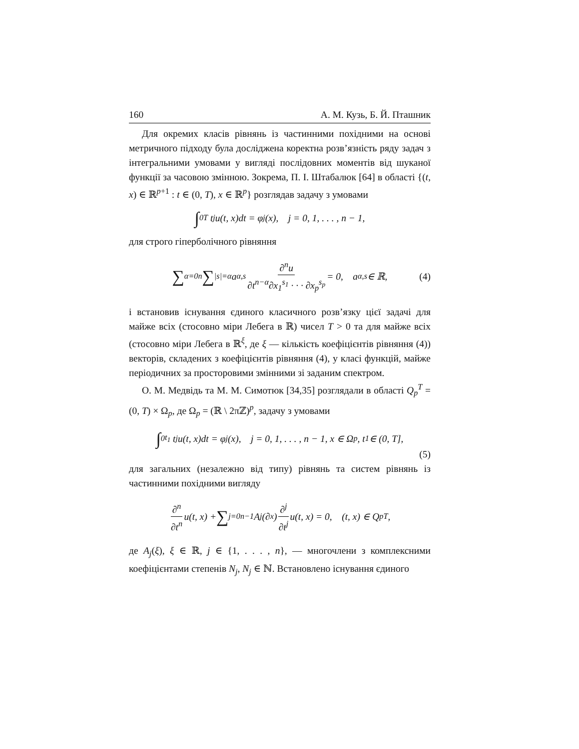160 А. М. Кузь, Б. Й. Пташник
Для окремих класів рівнянь із частинними похідними на основі метричного підходу була досліджена коректна розв’язність ряду задач з інтегральними умовами у вигляді послідовних моментів від шуканої функції за часовою змінною. Зокрема, П. І. Штабалюк [64] в області {(t, x) ∈ ℝ<sup>p+1</sup> : t ∈ (0, T), x ∈ ℝ<sup>p</sup>} розглядав задачу з умовами
∫<sub>0</sub><sup>T</sup> t<sup>j</sup>u(t, x)dt = φ<sub>j</sub>(x), j = 0, 1, . . . , n − 1,
для строго гіперболічного рівняння
∑<sub>α=0</sub><sup>n</sup> ∑<sub>|s|=α</sub> a<sub>α,s</sub> ∂<sup>n</sup>u ∂t<sup>n−α</sup>∂x<sub>1</sub><sup>s<sub>1</sub></sup> · · · ∂x<sub>p</sub><sup>s<sub>p</sub></sup> = 0, a<sub>α,s</sub> ∈ ℝ, (4)
і встановив існування єдиного класичного розв’язку цієї задачі для майже всіх (стосовно міри Лебега в ℝ) чисел T > 0 та для майже всіх (стосовно міри Лебега в ℝ<sup>ξ</sup>, де ξ — кількість коефіцієнтів рівняння (4)) векторів, складених з коефіцієнтів рівняння (4), у класі функцій, майже періодичних за просторовими змінними зі заданим спектром.
О. М. Медвідь та М. М. Симотюк [34,35] розглядали в області Q<sub>p</sub><sup>T</sup> = (0, T) × Ω<sub>p</sub>, де Ω<sub>p</sub> = (ℝ \ 2πℤ)<sup>p</sup>, задачу з умовами
∫<sub>0</sub><sup>t<sub>1</sub></sup> t<sup>j</sup>u(t, x)dt = φ<sub>j</sub>(x), j = 0, 1, . . . , n − 1, x ∈ Ω<sub>p</sub>, t<sub>1</sub> ∈ (0, T],
(5)
для загальних (незалежно від типу) рівнянь та систем рівнянь із частинними похідними вигляду
∂<sup>n</sup> ∂t<sup>n</sup> u(t, x) + ∑<sub>j=0</sub><sup>n−1</sup> A<sub>j</sub>(∂<sub>x</sub>) ∂<sup>j</sup> ∂t<sup>j</sup> u(t, x) = 0, (t, x) ∈ Q<sub>p</sub><sup>T</sup>,
де A<sub>j</sub>(ξ), ξ ∈ ℝ, j ∈ {1, . . . , n}, — многочлени з комплексними коефіцієнтами степенів N<sub>j</sub>, N<sub>j</sub> ∈ ℕ. Встановлено існування єдиного